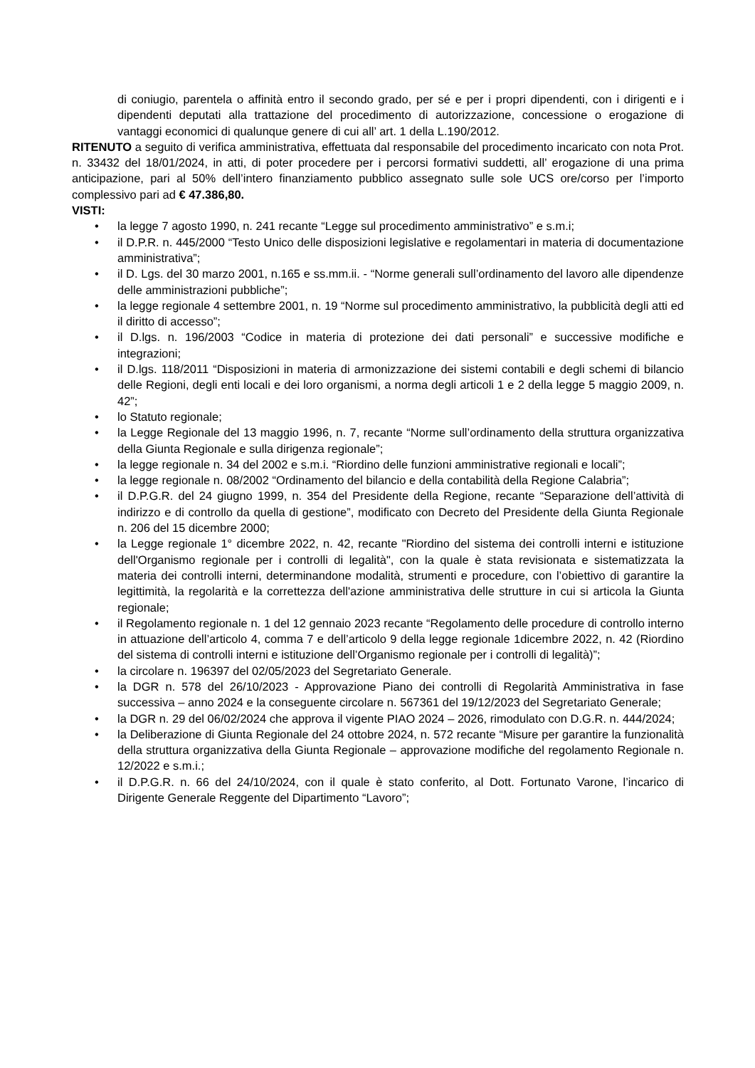di coniugio, parentela o affinità entro il secondo grado, per sé e per i propri dipendenti, con i dirigenti e i dipendenti deputati alla trattazione del procedimento di autorizzazione, concessione o erogazione di vantaggi economici di qualunque genere di cui all’ art. 1 della L.190/2012.
RITENUTO a seguito di verifica amministrativa, effettuata dal responsabile del procedimento incaricato con nota Prot. n. 33432 del 18/01/2024, in atti, di poter procedere per i percorsi formativi suddetti, all’ erogazione di una prima anticipazione, pari al 50% dell’intero finanziamento pubblico assegnato sulle sole UCS ore/corso per l’importo complessivo pari ad € 47.386,80.
VISTI:
• la legge 7 agosto 1990, n. 241 recante “Legge sul procedimento amministrativo” e s.m.i;
• il D.P.R. n. 445/2000 “Testo Unico delle disposizioni legislative e regolamentari in materia di documentazione amministrativa”;
• il D. Lgs. del 30 marzo 2001, n.165 e ss.mm.ii. - “Norme generali sull’ordinamento del lavoro alle dipendenze delle amministrazioni pubbliche”;
• la legge regionale 4 settembre 2001, n. 19 “Norme sul procedimento amministrativo, la pubblicità degli atti ed il diritto di accesso”;
• il D.lgs. n. 196/2003 “Codice in materia di protezione dei dati personali” e successive modifiche e integrazioni;
• il D.lgs. 118/2011 “Disposizioni in materia di armonizzazione dei sistemi contabili e degli schemi di bilancio delle Regioni, degli enti locali e dei loro organismi, a norma degli articoli 1 e 2 della legge 5 maggio 2009, n. 42”;
• lo Statuto regionale;
• la Legge Regionale del 13 maggio 1996, n. 7, recante “Norme sull’ordinamento della struttura organizzativa della Giunta Regionale e sulla dirigenza regionale”;
• la legge regionale n. 34 del 2002 e s.m.i. “Riordino delle funzioni amministrative regionali e locali”;
• la legge regionale n. 08/2002 “Ordinamento del bilancio e della contabilità della Regione Calabria”;
• il D.P.G.R. del 24 giugno 1999, n. 354 del Presidente della Regione, recante “Separazione dell’attività di indirizzo e di controllo da quella di gestione”, modificato con Decreto del Presidente della Giunta Regionale n. 206 del 15 dicembre 2000;
• la Legge regionale 1° dicembre 2022, n. 42, recante "Riordino del sistema dei controlli interni e istituzione dell'Organismo regionale per i controlli di legalità", con la quale è stata revisionata e sistematizzata la materia dei controlli interni, determinandone modalità, strumenti e procedure, con l’obiettivo di garantire la legittimità, la regolarità e la correttezza dell'azione amministrativa delle strutture in cui si articola la Giunta regionale;
• il Regolamento regionale n. 1 del 12 gennaio 2023 recante “Regolamento delle procedure di controllo interno in attuazione dell’articolo 4, comma 7 e dell’articolo 9 della legge regionale 1dicembre 2022, n. 42 (Riordino del sistema di controlli interni e istituzione dell’Organismo regionale per i controlli di legalità)”;
• la circolare n. 196397 del 02/05/2023 del Segretariato Generale.
• la DGR n. 578 del 26/10/2023 - Approvazione Piano dei controlli di Regolarità Amministrativa in fase successiva – anno 2024 e la conseguente circolare n. 567361 del 19/12/2023 del Segretariato Generale;
• la DGR n. 29 del 06/02/2024 che approva il vigente PIAO 2024 – 2026, rimodulato con D.G.R. n. 444/2024;
• la Deliberazione di Giunta Regionale del 24 ottobre 2024, n. 572 recante “Misure per garantire la funzionalità della struttura organizzativa della Giunta Regionale – approvazione modifiche del regolamento Regionale n. 12/2022 e s.m.i.;
• il D.P.G.R. n. 66 del 24/10/2024, con il quale è stato conferito, al Dott. Fortunato Varone, l’incarico di Dirigente Generale Reggente del Dipartimento “Lavoro”;